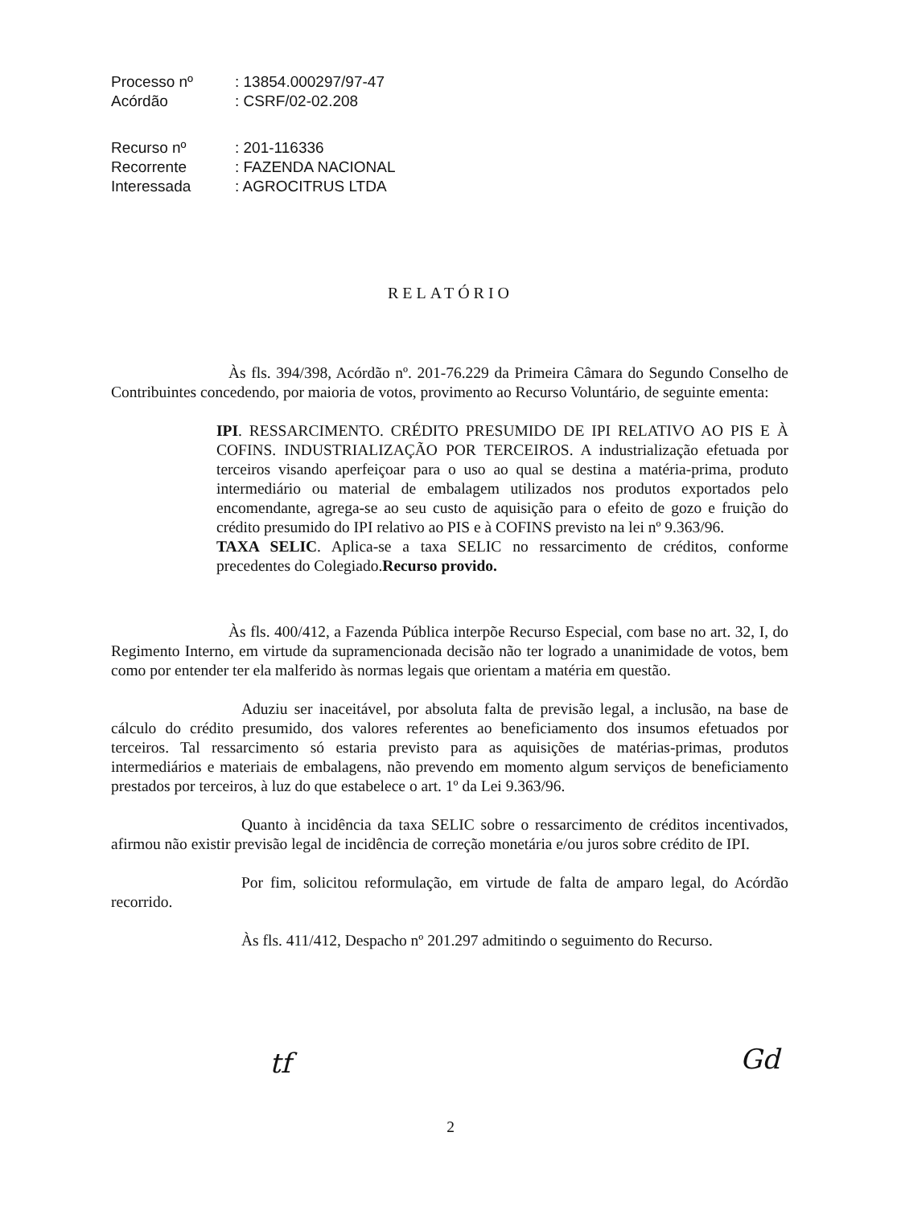| Processo nº | : 13854.000297/97-47 |
| Acórdão | : CSRF/02-02.208 |
| Recurso nº | : 201-116336 |
| Recorrente | : FAZENDA NACIONAL |
| Interessada | : AGROCITRUS LTDA |
RELATÓRIO
Às fls. 394/398, Acórdão nº. 201-76.229 da Primeira Câmara do Segundo Conselho de Contribuintes concedendo, por maioria de votos, provimento ao Recurso Voluntário, de seguinte ementa:
IPI. RESSARCIMENTO. CRÉDITO PRESUMIDO DE IPI RELATIVO AO PIS E À COFINS. INDUSTRIALIZAÇÃO POR TERCEIROS. A industrialização efetuada por terceiros visando aperfeiçoar para o uso ao qual se destina a matéria-prima, produto intermediário ou material de embalagem utilizados nos produtos exportados pelo encomendante, agrega-se ao seu custo de aquisição para o efeito de gozo e fruição do crédito presumido do IPI relativo ao PIS e à COFINS previsto na lei nº 9.363/96.
TAXA SELIC. Aplica-se a taxa SELIC no ressarcimento de créditos, conforme precedentes do Colegiado.Recurso provido.
Às fls. 400/412, a Fazenda Pública interpõe Recurso Especial, com base no art. 32, I, do Regimento Interno, em virtude da supramencionada decisão não ter logrado a unanimidade de votos, bem como por entender ter ela malferido às normas legais que orientam a matéria em questão.
Aduziu ser inaceitável, por absoluta falta de previsão legal, a inclusão, na base de cálculo do crédito presumido, dos valores referentes ao beneficiamento dos insumos efetuados por terceiros. Tal ressarcimento só estaria previsto para as aquisições de matérias-primas, produtos intermediários e materiais de embalagens, não prevendo em momento algum serviços de beneficiamento prestados por terceiros, à luz do que estabelece o art. 1º da Lei 9.363/96.
Quanto à incidência da taxa SELIC sobre o ressarcimento de créditos incentivados, afirmou não existir previsão legal de incidência de correção monetária e/ou juros sobre crédito de IPI.
Por fim, solicitou reformulação, em virtude de falta de amparo legal, do Acórdão recorrido.
Às fls. 411/412, Despacho nº 201.297 admitindo o seguimento do Recurso.
tf Gd
2